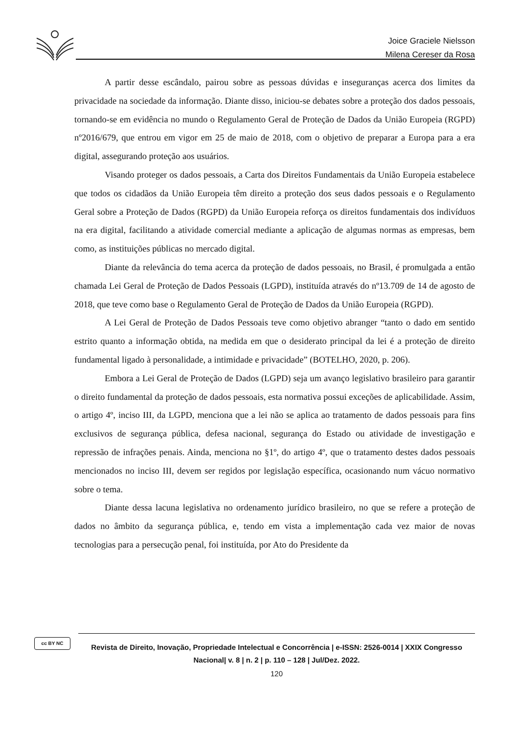Joice Graciele Nielsson
Milena Cereser da Rosa
A partir desse escândalo, pairou sobre as pessoas dúvidas e inseguranças acerca dos limites da privacidade na sociedade da informação. Diante disso, iniciou-se debates sobre a proteção dos dados pessoais, tornando-se em evidência no mundo o Regulamento Geral de Proteção de Dados da União Europeia (RGPD) nº2016/679, que entrou em vigor em 25 de maio de 2018, com o objetivo de preparar a Europa para a era digital, assegurando proteção aos usuários.
Visando proteger os dados pessoais, a Carta dos Direitos Fundamentais da União Europeia estabelece que todos os cidadãos da União Europeia têm direito a proteção dos seus dados pessoais e o Regulamento Geral sobre a Proteção de Dados (RGPD) da União Europeia reforça os direitos fundamentais dos indivíduos na era digital, facilitando a atividade comercial mediante a aplicação de algumas normas as empresas, bem como, as instituições públicas no mercado digital.
Diante da relevância do tema acerca da proteção de dados pessoais, no Brasil, é promulgada a então chamada Lei Geral de Proteção de Dados Pessoais (LGPD), instituída através do nº13.709 de 14 de agosto de 2018, que teve como base o Regulamento Geral de Proteção de Dados da União Europeia (RGPD).
A Lei Geral de Proteção de Dados Pessoais teve como objetivo abranger “tanto o dado em sentido estrito quanto a informação obtida, na medida em que o desiderato principal da lei é a proteção de direito fundamental ligado à personalidade, a intimidade e privacidade” (BOTELHO, 2020, p. 206).
Embora a Lei Geral de Proteção de Dados (LGPD) seja um avanço legislativo brasileiro para garantir o direito fundamental da proteção de dados pessoais, esta normativa possui exceções de aplicabilidade. Assim, o artigo 4º, inciso III, da LGPD, menciona que a lei não se aplica ao tratamento de dados pessoais para fins exclusivos de segurança pública, defesa nacional, segurança do Estado ou atividade de investigação e repressão de infrações penais. Ainda, menciona no §1º, do artigo 4º, que o tratamento destes dados pessoais mencionados no inciso III, devem ser regidos por legislação específica, ocasionando num vácuo normativo sobre o tema.
Diante dessa lacuna legislativa no ordenamento jurídico brasileiro, no que se refere a proteção de dados no âmbito da segurança pública, e, tendo em vista a implementação cada vez maior de novas tecnologias para a persecução penal, foi instituída, por Ato do Presidente da
cc BY NC
Revista de Direito, Inovação, Propriedade Intelectual e Concorrência | e-ISSN: 2526-0014 | XXIX Congresso Nacional| v. 8 | n. 2 | p. 110 – 128 | Jul/Dez. 2022.
120